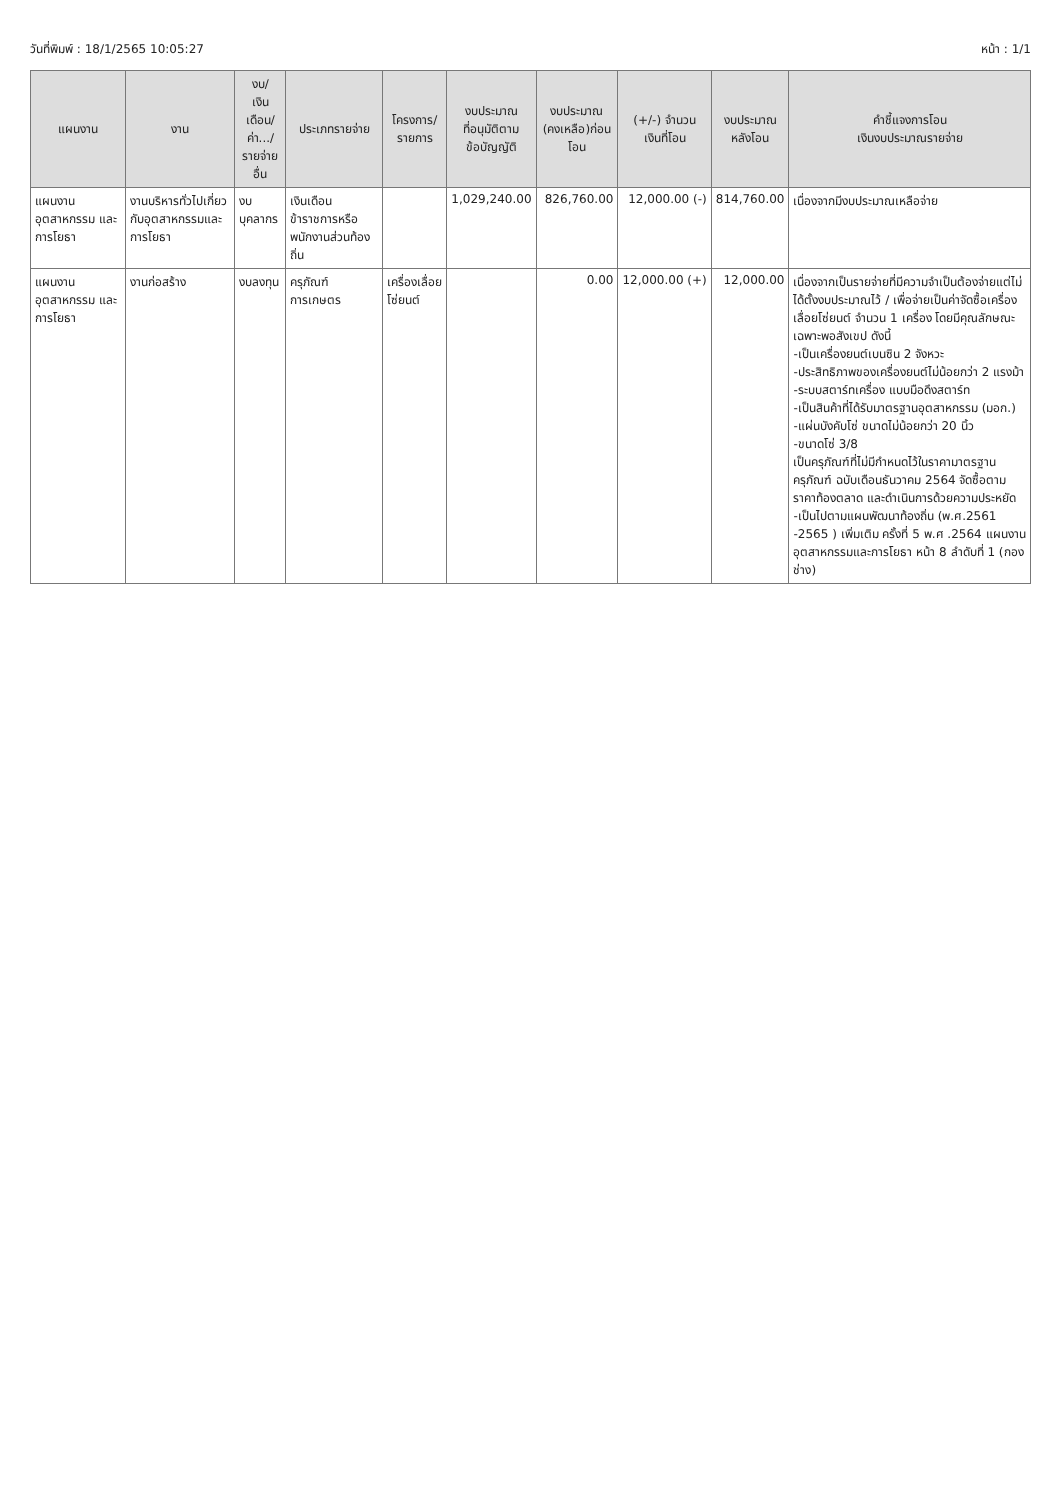วันที่พิมพ์ : 18/1/2565 10:05:27 หน้า : 1/1
| แผนงาน | งาน | งบ/ เงินเดือน/ ค่า.../ รายจ่ายอื่น | ประเภทรายจ่าย | โครงการ/ รายการ | งบประมาณ ที่อนุมัติตาม ข้อบัญญัติ | งบประมาณ (คงเหลือ)ก่อนโอน | (+/-) จำนวน เงินที่โอน | งบประมาณ หลังโอน | คำชี้แจงการโอน เงินงบประมาณรายจ่าย |
| --- | --- | --- | --- | --- | --- | --- | --- | --- | --- |
| แผนงาน อุตสาหกรรม และการโยธา | งานบริหารทั่วไปเกี่ยวกับอุตสาหกรรมและการโยธา | งบบุคลากร | เงินเดือนข้าราชการหรือพนักงานส่วนท้องถิ่น | | 1,029,240.00 | 826,760.00 | 12,000.00 (-) | 814,760.00 | เนื่องจากมีงบประมาณเหลือจ่าย |
| แผนงาน อุตสาหกรรม และการโยธา | งานก่อสร้าง | งบลงทุน | ครุภัณฑ์การเกษตร | เครื่องเลื่อยโซ่ยนต์ | | 0.00 | 12,000.00 (+) | 12,000.00 | เนื่องจากเป็นรายจ่ายที่มีความจำเป็นต้องจ่ายแต่ไม่ได้ตั้งงบประมาณไว้ / เพื่อจ่ายเป็นค่าจัดซื้อเครื่องเลื่อยโซ่ยนต์ จำนวน 1 เครื่อง โดยมีคุณลักษณะเฉพาะพอสังเขป ดังนี้ -เป็นเครื่องยนต์เบนซิน 2 จังหวะ -ประสิทธิภาพของเครื่องยนต์ไม่น้อยกว่า 2 แรงม้า -ระบบสตาร์ทเครื่อง แบบมือดึงสตาร์ท -เป็นสินค้าที่ได้รับมาตรฐานอุตสาหกรรม (มอก.) -แผ่นบังคับโซ่ ขนาดไม่น้อยกว่า 20 นิ้ว -ขนาดโซ่ 3/8 เป็นครุภัณฑ์ที่ไม่มีกำหนดไว้ในราคามาตรฐานครุภัณฑ์ ฉบับเดือนธันวาคม 2564 จัดซื้อตามราคาท้องตลาด และดำเนินการด้วยความประหยัด -เป็นไปตามแผนพัฒนาท้องถิ่น (พ.ศ.2561 -2565 ) เพิ่มเติม ครั้งที่ 5 พ.ศ .2564 แผนงานอุตสาหกรรมและการโยธา หน้า 8 ลำดับที่ 1 (กองช่าง) |